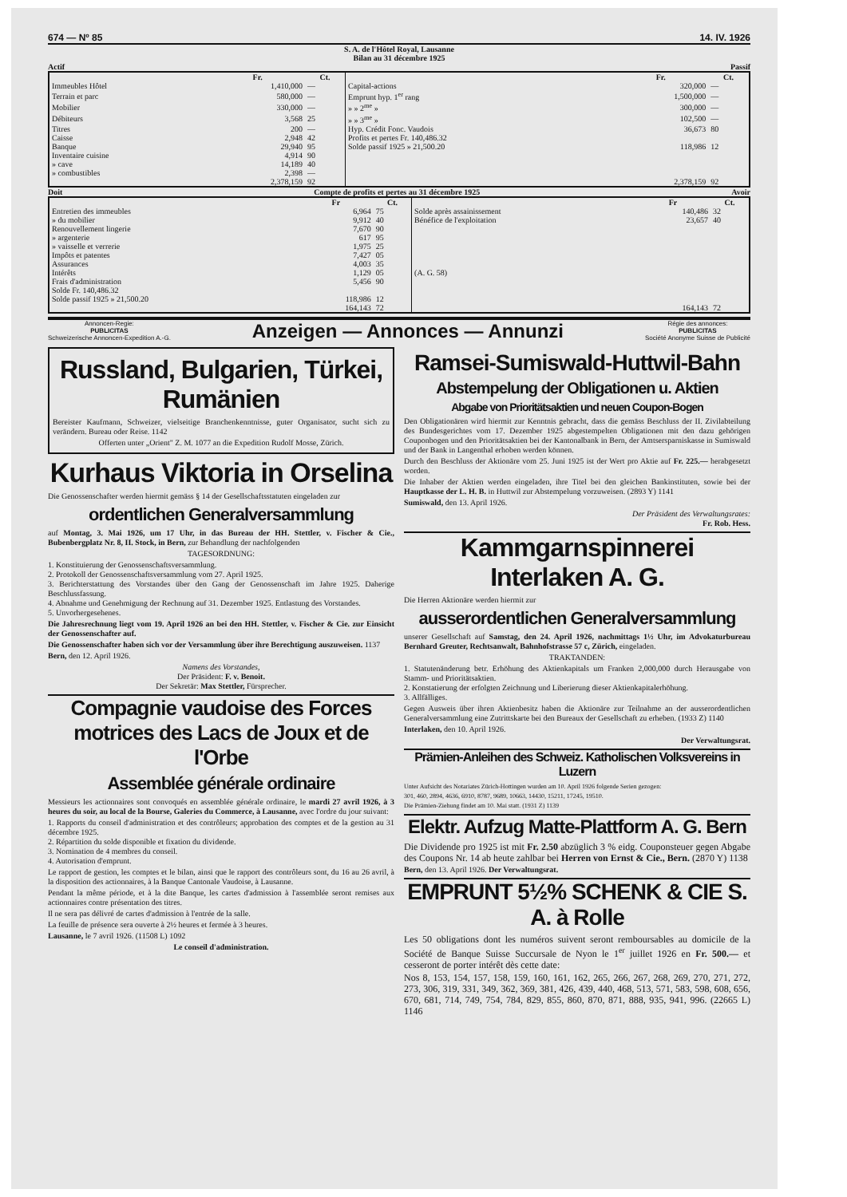674 — Nº 85 14. IV. 1926
S. A. de l'Hôtel Royal, Lausanne
Bilan au 31 décembre 1925
Actif Passif
| | Fr. | Ct. | | Fr. | Ct. |
| --- | --- | --- | --- | --- | --- |
| Immeubles Hôtel | 1,410,000 | — | Capital-actions | 320,000 | — |
| Terrain et parc | 580,000 | — | Emprunt hyp. 1<sup>er</sup> rang | 1,500,000 | — |
| Mobilier | 330,000 | — | » » 2<sup>me</sup> » | 300,000 | — |
| Débiteurs | 3,568 | 25 | » » 3<sup>me</sup> » | 102,500 | — |
| Titres | 200 | — | Hyp. Crédit Fonc. Vaudois | 36,673 | 80 |
| Caisse | 2,948 | 42 | Profits et pertes Fr. 140,486.32 | | |
| Banque | 29,940 | 95 | Solde passif 1925 » 21,500.20 | 118,986 | 12 |
| Inventaire cuisine | 4,914 | 90 | | | |
| » cave | 14,189 | 40 | | | |
| » combustibles | 2,398 | — | | | |
| | 2,378,159 | 92 | | 2,378,159 | 92 |
Doit Compte de profits et pertes au 31 décembre 1925 Avoir
| | Fr | Ct. | | Fr | Ct. |
| --- | --- | --- | --- | --- | --- |
| Entretien des immeubles | 6,964 | 75 | Solde après assainissement | 140,486 | 32 |
| » du mobilier | 9,912 | 40 | Bénéfice de l'exploitation | 23,657 | 40 |
| Renouvellement lingerie | 7,670 | 90 | | | |
| » argenterie | 617 | 95 | | | |
| » vaisselle et verrerie | 1,975 | 25 | | | |
| Impôts et patentes | 7,427 | 05 | | | |
| Assurances | 4,003 | 35 | | | |
| Intérêts | 1,129 | 05 | (A. G. 58) | | |
| Frais d'administration | 5,456 | 90 | | | |
| Solde Fr. 140,486.32 | | | | | |
| Solde passif 1925 » 21,500.20 | 118,986 | 12 | | | |
| | 164,143 | 72 | | 164,143 | 72 |
Annoncen-Regie:
PUBLICITAS
Schweizerische Annoncen-Expedition A.-G.
Anzeigen — Annonces — Annunzi
Régie des annonces:
PUBLICITAS
Société Anonyme Suisse de Publicité
Russland, Bulgarien, Türkei, Rumänien
Bereister Kaufmann, Schweizer, vielseitige Branchenkenntnisse, guter Organisator, sucht sich zu verändern. Bureau oder Reise. 1142
Offerten unter „Orient" Z. M. 1077 an die Expedition Rudolf Mosse, Zürich.
Kurhaus Viktoria in Orselina
Die Genossenschafter werden hiermit gemäss § 14 der Gesellschaftsstatuten eingeladen zur
ordentlichen Generalversammlung
auf Montag, 3. Mai 1926, um 17 Uhr, in das Bureau der HH. Stettler, v. Fischer & Cie., Bubenbergplatz Nr. 8, II. Stock, in Bern, zur Behandlung der nachfolgenden
TAGESORDNUNG:
1. Konstituierung der Genossenschaftsversammlung.
2. Protokoll der Genossenschaftsversammlung vom 27. April 1925.
3. Berichterstattung des Vorstandes über den Gang der Genossenschaft im Jahre 1925. Daherige Beschlussfassung.
4. Abnahme und Genehmigung der Rechnung auf 31. Dezember 1925. Entlastung des Vorstandes.
5. Unvorhergesehenes.
Die Jahresrechnung liegt vom 19. April 1926 an bei den HH. Stettler, v. Fischer & Cie. zur Einsicht der Genossenschafter auf.
Die Genossenschafter haben sich vor der Versammlung über ihre Berechtigung auszuweisen. 1137
Bern, den 12. April 1926.
Namens des Vorstandes,
Der Präsident: F. v. Benoit.
Der Sekretär: Max Stettler, Fürsprecher.
Compagnie vaudoise des Forces motrices des Lacs de Joux et de l'Orbe
Assemblée générale ordinaire
Messieurs les actionnaires sont convoqués en assemblée générale ordinaire, le mardi 27 avril 1926, à 3 heures du soir, au local de la Bourse, Galeries du Commerce, à Lausanne, avec l'ordre du jour suivant:
1. Rapports du conseil d'administration et des contrôleurs; approbation des comptes et de la gestion au 31 décembre 1925.
2. Répartition du solde disponible et fixation du dividende.
3. Nomination de 4 membres du conseil.
4. Autorisation d'emprunt.
Le rapport de gestion, les comptes et le bilan, ainsi que le rapport des contrôleurs sont, du 16 au 26 avril, à la disposition des actionnaires, à la Banque Cantonale Vaudoise, à Lausanne.
Pendant la même période, et à la dite Banque, les cartes d'admission à l'assemblée seront remises aux actionnaires contre présentation des titres.
Il ne sera pas délivré de cartes d'admission à l'entrée de la salle.
La feuille de présence sera ouverte à 2½ heures et fermée à 3 heures.
Lausanne, le 7 avril 1926. (11508 L) 1092
Le conseil d'administration.
Ramsei-Sumiswald-Huttwil-Bahn
Abstempelung der Obligationen u. Aktien
Abgabe von Prioritätsaktien und neuen Coupon-Bogen
Den Obligationären wird hiermit zur Kenntnis gebracht, dass die gemäss Beschluss der II. Zivilabteilung des Bundesgerichtes vom 17. Dezember 1925 abgestempelten Obligationen mit den dazu gehörigen Couponbogen und den Prioritätsaktien bei der Kantonalbank in Bern, der Amtsersparniskasse in Sumiswald und der Bank in Langenthal erhoben werden können.
Durch den Beschluss der Aktionäre vom 25. Juni 1925 ist der Wert pro Aktie auf Fr. 225.— herabgesetzt worden.
Die Inhaber der Aktien werden eingeladen, ihre Titel bei den gleichen Bankinstituten, sowie bei der Hauptkasse der L. H. B. in Huttwil zur Abstempelung vorzuweisen. (2893 Y) 1141
Sumiswald, den 13. April 1926.
Der Präsident des Verwaltungsrates:
Fr. Rob. Hess.
Kammgarnspinnerei Interlaken A. G.
Die Herren Aktionäre werden hiermit zur
ausserordentlichen Generalversammlung
unserer Gesellschaft auf Samstag, den 24. April 1926, nachmittags 1½ Uhr, im Advokaturbureau Bernhard Greuter, Rechtsanwalt, Bahnhofstrasse 57 c, Zürich, eingeladen.
TRAKTANDEN:
1. Statutenänderung betr. Erhöhung des Aktienkapitals um Franken 2,000,000 durch Herausgabe von Stamm- und Prioritätsaktien.
2. Konstatierung der erfolgten Zeichnung und Liberierung dieser Aktienkapitalerhöhung.
3. Allfälliges.
Gegen Ausweis über ihren Aktienbesitz haben die Aktionäre zur Teilnahme an der ausserordentlichen Generalversammlung eine Zutrittskarte bei den Bureaux der Gesellschaft zu erheben. (1933 Z) 1140
Interlaken, den 10. April 1926.
Der Verwaltungsrat.
Prämien-Anleihen des Schweiz. Katholischen Volksvereins in Luzern
Unter Aufsicht des Notariates Zürich-Hottingen wurden am 10. April 1926 folgende Serien gezogen:
301, 460, 2894, 4636, 6910, 8787, 9689, 10663, 14430, 15211, 17245, 19510.
Die Prämien-Ziehung findet am 10. Mai statt. (1931 Z) 1139
Elektr. Aufzug Matte-Plattform A. G. Bern
Die Dividende pro 1925 ist mit Fr. 2.50 abzüglich 3 % eidg. Couponsteuer gegen Abgabe des Coupons Nr. 14 ab heute zahlbar bei Herren von Ernst & Cie., Bern. (2870 Y) 1138
Bern, den 13. April 1926. Der Verwaltungsrat.
EMPRUNT 5½% SCHENK & CIE S. A. à Rolle
Les 50 obligations dont les numéros suivent seront remboursables au domicile de la Société de Banque Suisse Succursale de Nyon le 1<sup>er</sup> juillet 1926 en Fr. 500.— et cesseront de porter intérêt dès cette date:
Nos 8, 153, 154, 157, 158, 159, 160, 161, 162, 265, 266, 267, 268, 269, 270, 271, 272, 273, 306, 319, 331, 349, 362, 369, 381, 426, 439, 440, 468, 513, 571, 583, 598, 608, 656, 670, 681, 714, 749, 754, 784, 829, 855, 860, 870, 871, 888, 935, 941, 996. (22665 L) 1146